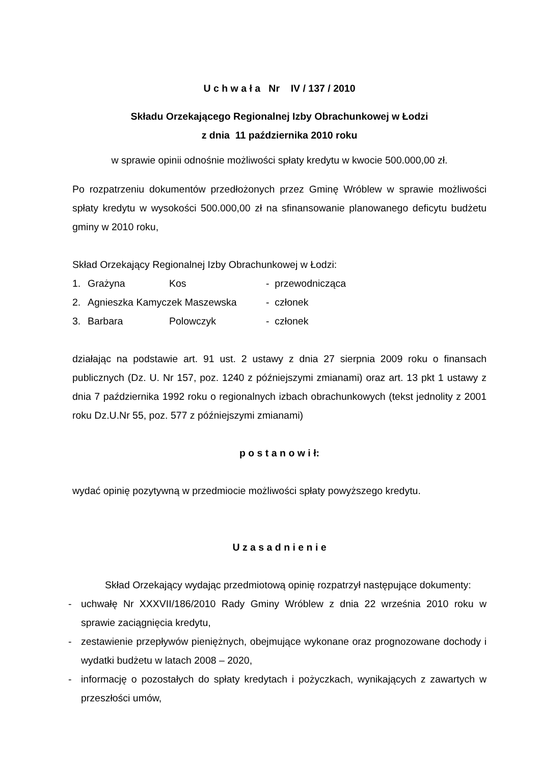U c h w a ł a Nr IV / 137 / 2010
Składu Orzekającego Regionalnej Izby Obrachunkowej w Łodzi
z dnia 11 października 2010 roku
w sprawie opinii odnośnie możliwości spłaty kredytu w kwocie 500.000,00 zł.
Po rozpatrzeniu dokumentów przedłożonych przez Gminę Wróblew w sprawie możliwości spłaty kredytu w wysokości 500.000,00 zł na sfinansowanie planowanego deficytu budżetu gminy w 2010 roku,
Skład Orzekający Regionalnej Izby Obrachunkowej w Łodzi:
| 1. | Grażyna | Kos | - przewodnicząca |
| 2. | Agnieszka Kamyczek Maszewska | | - członek |
| 3. | Barbara | Polowczyk | - członek |
działając na podstawie art. 91 ust. 2 ustawy z dnia 27 sierpnia 2009 roku o finansach publicznych (Dz. U. Nr 157, poz. 1240 z późniejszymi zmianami) oraz art. 13 pkt 1 ustawy z dnia 7 października 1992 roku o regionalnych izbach obrachunkowych (tekst jednolity z 2001 roku Dz.U.Nr 55, poz. 577 z późniejszymi zmianami)
p o s t a n o w i ł:
wydać opinię pozytywną w przedmiocie możliwości spłaty powyższego kredytu.
U z a s a d n i e n i e
Skład Orzekający wydając przedmiotową opinię rozpatrzył następujące dokumenty:
- uchwałę Nr XXXVII/186/2010 Rady Gminy Wróblew z dnia 22 września 2010 roku w sprawie zaciągnięcia kredytu,
- zestawienie przepływów pieniężnych, obejmujące wykonane oraz prognozowane dochody i wydatki budżetu w latach 2008 – 2020,
- informację o pozostałych do spłaty kredytach i pożyczkach, wynikających z zawartych w przeszłości umów,